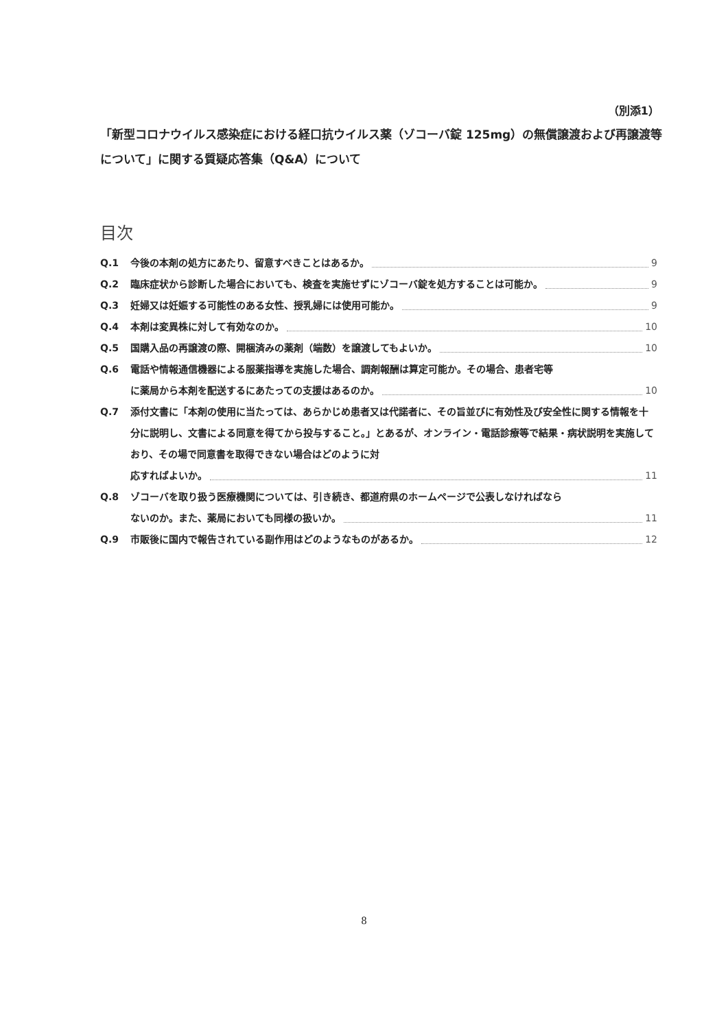（別添1）
「新型コロナウイルス感染症における経口抗ウイルス薬（ゾコーバ錠 125mg）の無償譲渡および再譲渡等について」に関する質疑応答集（Q&A）について
目次
Q.1 今後の本剤の処方にあたり、留意すべきことはあるか。 9
Q.2 臨床症状から診断した場合においても、検査を実施せずにゾコーバ錠を処方することは可能か。 9
Q.3 妊婦又は妊娠する可能性のある女性、授乳婦には使用可能か。 9
Q.4 本剤は変異株に対して有効なのか。 10
Q.5 国購入品の再譲渡の際、開梱済みの薬剤（端数）を譲渡してもよいか。 10
Q.6 電話や情報通信機器による服薬指導を実施した場合、調剤報酬は算定可能か。その場合、患者宅等
に薬局から本剤を配送するにあたっての支援はあるのか。 10
Q.7 添付文書に「本剤の使用に当たっては、あらかじめ患者又は代諾者に、その旨並びに有効性及び安全性に関する情報を十分に説明し、文書による同意を得てから投与すること。」とあるが、オンライン・電話診療等で結果・病状説明を実施しており、その場で同意書を取得できない場合はどのように対
応すればよいか。 11
Q.8 ゾコーバを取り扱う医療機関については、引き続き、都道府県のホームページで公表しなければなら
ないのか。また、薬局においても同様の扱いか。 11
Q.9 市販後に国内で報告されている副作用はどのようなものがあるか。 12
8